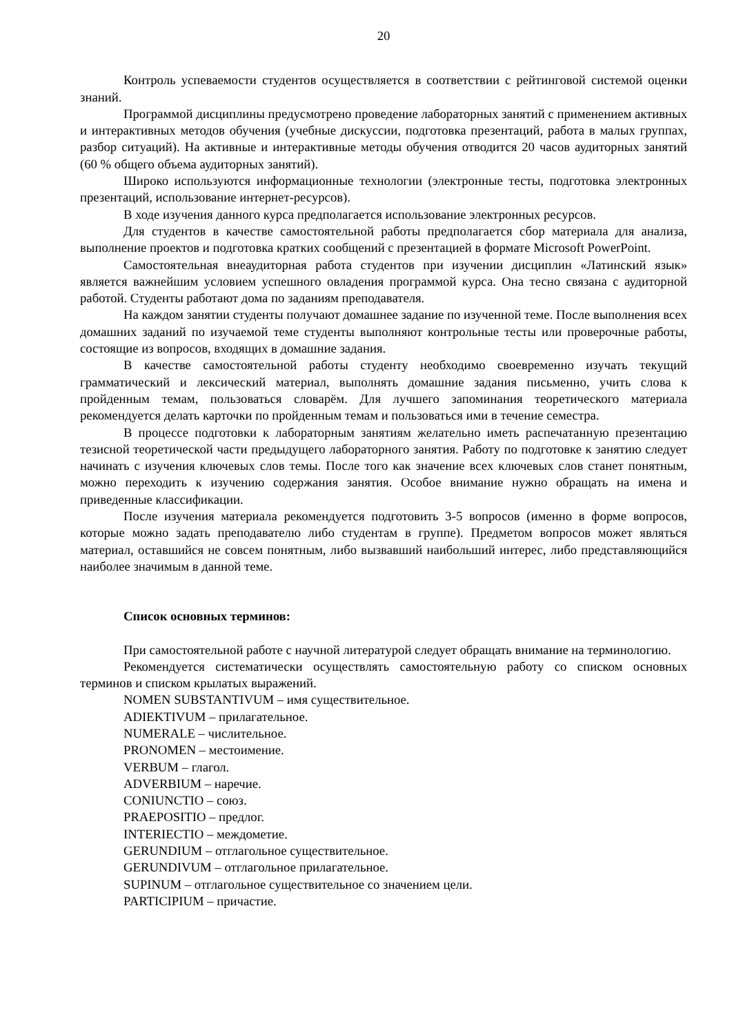20
Контроль успеваемости студентов осуществляется в соответствии с рейтинговой системой оценки знаний.
Программой дисциплины предусмотрено проведение лабораторных занятий с применением активных и интерактивных методов обучения (учебные дискуссии, подготовка презентаций, работа в малых группах, разбор ситуаций). На активные и интерактивные методы обучения отводится 20 часов аудиторных занятий (60 % общего объема аудиторных занятий).
Широко используются информационные технологии (электронные тесты, подготовка электронных презентаций, использование интернет-ресурсов).
В ходе изучения данного курса предполагается использование электронных ресурсов.
Для студентов в качестве самостоятельной работы предполагается сбор материала для анализа, выполнение проектов и подготовка кратких сообщений с презентацией в формате Microsoft PowerPoint.
Самостоятельная внеаудиторная работа студентов при изучении дисциплин «Латинский язык» является важнейшим условием успешного овладения программой курса. Она тесно связана с аудиторной работой. Студенты работают дома по заданиям преподавателя.
На каждом занятии студенты получают домашнее задание по изученной теме. После выполнения всех домашних заданий по изучаемой теме студенты выполняют контрольные тесты или проверочные работы, состоящие из вопросов, входящих в домашние задания.
В качестве самостоятельной работы студенту необходимо своевременно изучать текущий грамматический и лексический материал, выполнять домашние задания письменно, учить слова к пройденным темам, пользоваться словарём. Для лучшего запоминания теоретического материала рекомендуется делать карточки по пройденным темам и пользоваться ими в течение семестра.
В процессе подготовки к лабораторным занятиям желательно иметь распечатанную презентацию тезисной теоретической части предыдущего лабораторного занятия. Работу по подготовке к занятию следует начинать с изучения ключевых слов темы. После того как значение всех ключевых слов станет понятным, можно переходить к изучению содержания занятия. Особое внимание нужно обращать на имена и приведенные классификации.
После изучения материала рекомендуется подготовить 3-5 вопросов (именно в форме вопросов, которые можно задать преподавателю либо студентам в группе). Предметом вопросов может являться материал, оставшийся не совсем понятным, либо вызвавший наибольший интерес, либо представляющийся наиболее значимым в данной теме.
Список основных терминов:
При самостоятельной работе с научной литературой следует обращать внимание на терминологию.
Рекомендуется систематически осуществлять самостоятельную работу со списком основных терминов и списком крылатых выражений.
NOMEN SUBSTANTIVUM – имя существительное.
ADIEKTIVUM – прилагательное.
NUMERALE – числительное.
PRONOMEN – местоимение.
VERBUM – глагол.
ADVERBIUM – наречие.
CONIUNCTIO – союз.
PRAEPOSITIO – предлог.
INTERIECTIO – междометие.
GERUNDIUM – отглагольное существительное.
GERUNDIVUM – отглагольное прилагательное.
SUPINUM – отглагольное существительное со значением цели.
PARTICIPIUM – причастие.